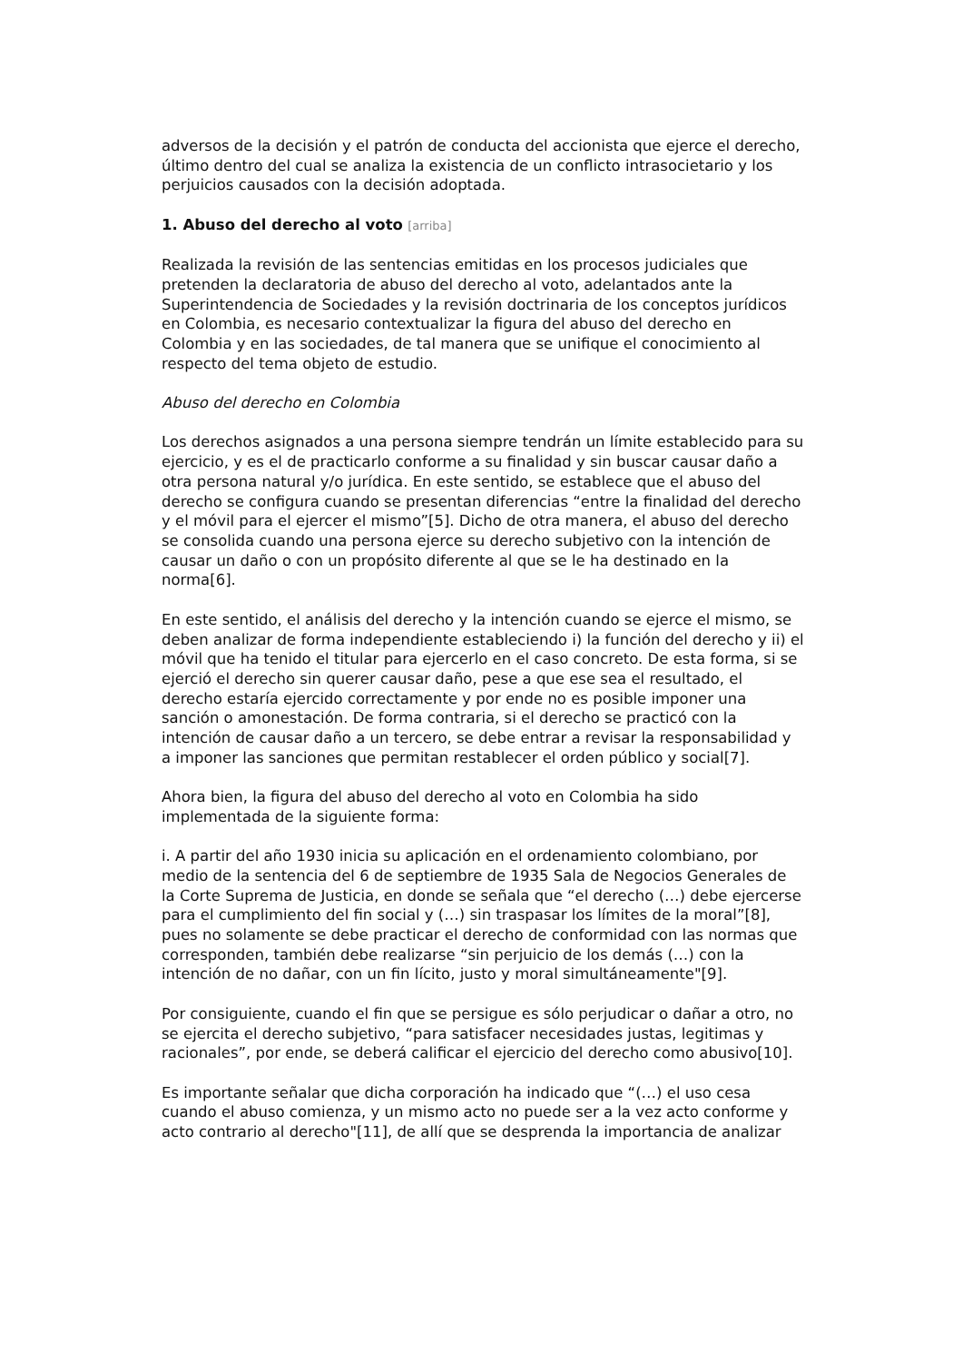adversos de la decisión y el patrón de conducta del accionista que ejerce el derecho, último dentro del cual se analiza la existencia de un conflicto intrasocietario y los perjuicios causados con la decisión adoptada.
1. Abuso del derecho al voto [arriba]
Realizada la revisión de las sentencias emitidas en los procesos judiciales que pretenden la declaratoria de abuso del derecho al voto, adelantados ante la Superintendencia de Sociedades y la revisión doctrinaria de los conceptos jurídicos en Colombia, es necesario contextualizar la figura del abuso del derecho en Colombia y en las sociedades, de tal manera que se unifique el conocimiento al respecto del tema objeto de estudio.
Abuso del derecho en Colombia
Los derechos asignados a una persona siempre tendrán un límite establecido para su ejercicio, y es el de practicarlo conforme a su finalidad y sin buscar causar daño a otra persona natural y/o jurídica. En este sentido, se establece que el abuso del derecho se configura cuando se presentan diferencias “entre la finalidad del derecho y el móvil para el ejercer el mismo”[5]. Dicho de otra manera, el abuso del derecho se consolida cuando una persona ejerce su derecho subjetivo con la intención de causar un daño o con un propósito diferente al que se le ha destinado en la norma[6].
En este sentido, el análisis del derecho y la intención cuando se ejerce el mismo, se deben analizar de forma independiente estableciendo i) la función del derecho y ii) el móvil que ha tenido el titular para ejercerlo en el caso concreto. De esta forma, si se ejerció el derecho sin querer causar daño, pese a que ese sea el resultado, el derecho estaría ejercido correctamente y por ende no es posible imponer una sanción o amonestación. De forma contraria, si el derecho se practicó con la intención de causar daño a un tercero, se debe entrar a revisar la responsabilidad y a imponer las sanciones que permitan restablecer el orden público y social[7].
Ahora bien, la figura del abuso del derecho al voto en Colombia ha sido implementada de la siguiente forma:
i. A partir del año 1930 inicia su aplicación en el ordenamiento colombiano, por medio de la sentencia del 6 de septiembre de 1935 Sala de Negocios Generales de la Corte Suprema de Justicia, en donde se señala que “el derecho (…) debe ejercerse para el cumplimiento del fin social y (…) sin traspasar los límites de la moral”[8], pues no solamente se debe practicar el derecho de conformidad con las normas que corresponden, también debe realizarse “sin perjuicio de los demás (…) con la intención de no dañar, con un fin lícito, justo y moral simultáneamente"[9].
Por consiguiente, cuando el fin que se persigue es sólo perjudicar o dañar a otro, no se ejercita el derecho subjetivo, “para satisfacer necesidades justas, legitimas y racionales”, por ende, se deberá calificar el ejercicio del derecho como abusivo[10].
Es importante señalar que dicha corporación ha indicado que “(…) el uso cesa cuando el abuso comienza, y un mismo acto no puede ser a la vez acto conforme y acto contrario al derecho"[11], de allí que se desprenda la importancia de analizar